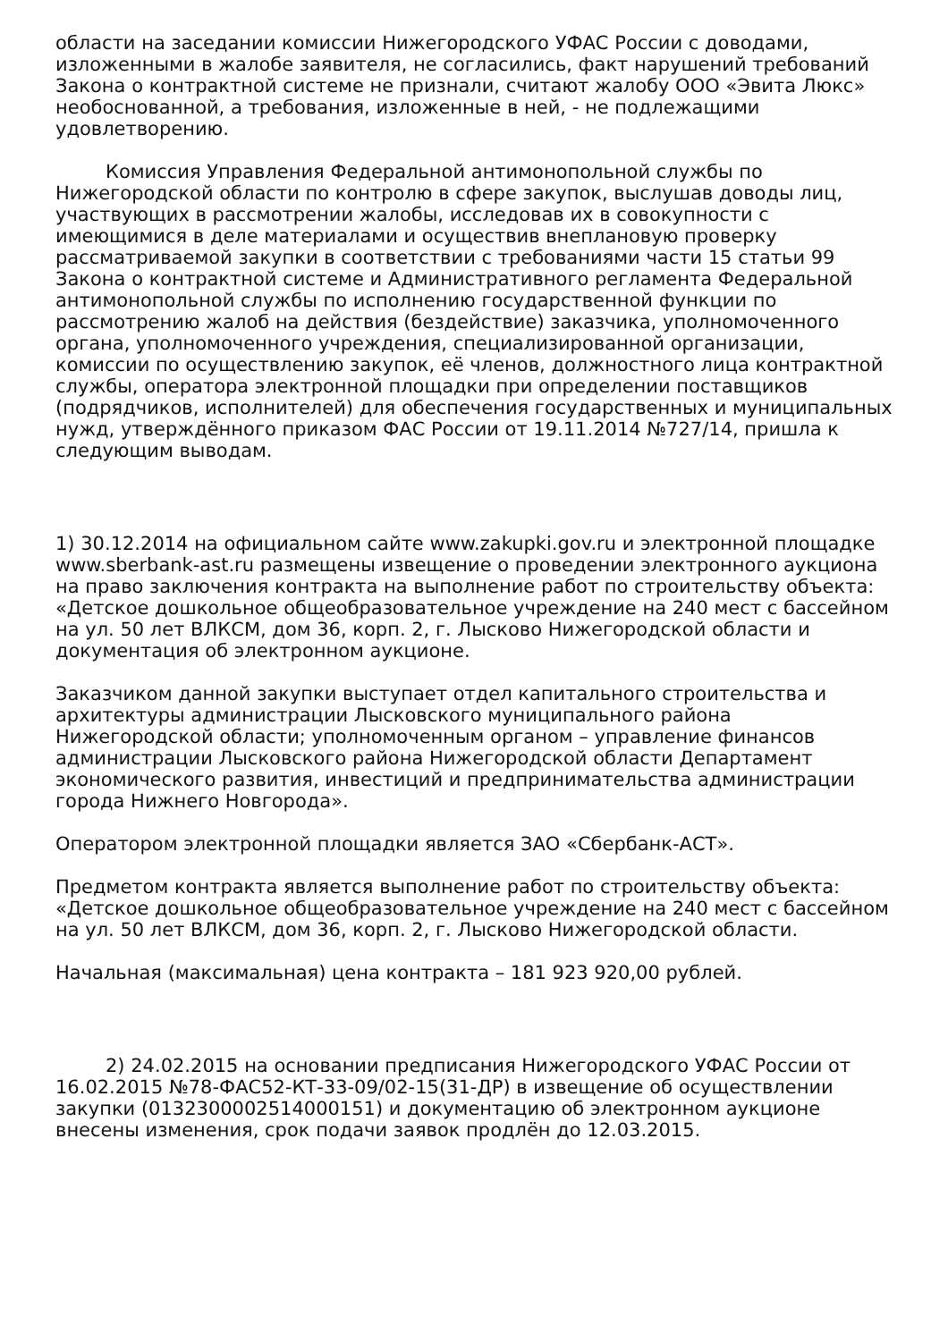области на заседании комиссии Нижегородского УФАС России с доводами, изложенными в жалобе заявителя, не согласились, факт нарушений требований Закона о контрактной системе не признали, считают жалобу ООО «Эвита Люкс» необоснованной, а требования, изложенные в ней, - не подлежащими удовлетворению.
Комиссия Управления Федеральной антимонопольной службы по Нижегородской области по контролю в сфере закупок, выслушав доводы лиц, участвующих в рассмотрении жалобы, исследовав их в совокупности с имеющимися в деле материалами и осуществив внеплановую проверку рассматриваемой закупки в соответствии с требованиями части 15 статьи 99 Закона о контрактной системе и Административного регламента Федеральной антимонопольной службы по исполнению государственной функции по рассмотрению жалоб на действия (бездействие) заказчика, уполномоченного органа, уполномоченного учреждения, специализированной организации, комиссии по осуществлению закупок, её членов, должностного лица контрактной службы, оператора электронной площадки при определении поставщиков (подрядчиков, исполнителей) для обеспечения государственных и муниципальных нужд, утверждённого приказом ФАС России от 19.11.2014 №727/14, пришла к следующим выводам.
1) 30.12.2014 на официальном сайте www.zakupki.gov.ru и электронной площадке www.sberbank-ast.ru размещены извещение о проведении электронного аукциона на право заключения контракта на выполнение работ по строительству объекта: «Детское дошкольное общеобразовательное учреждение на 240 мест с бассейном на ул. 50 лет ВЛКСМ, дом 36, корп. 2, г. Лысково Нижегородской области и документация об электронном аукционе.
Заказчиком данной закупки выступает отдел капитального строительства и архитектуры администрации Лысковского муниципального района Нижегородской области; уполномоченным органом – управление финансов администрации Лысковского района Нижегородской области Департамент экономического развития, инвестиций и предпринимательства администрации города Нижнего Новгорода».
Оператором электронной площадки является ЗАО «Сбербанк-АСТ».
Предметом контракта является выполнение работ по строительству объекта: «Детское дошкольное общеобразовательное учреждение на 240 мест с бассейном на ул. 50 лет ВЛКСМ, дом 36, корп. 2, г. Лысково Нижегородской области.
Начальная (максимальная) цена контракта – 181 923 920,00 рублей.
2) 24.02.2015 на основании предписания Нижегородского УФАС России от 16.02.2015 №78-ФАС52-КТ-33-09/02-15(31-ДР) в извещение об осуществлении закупки (0132300002514000151) и документацию об электронном аукционе внесены изменения, срок подачи заявок продлён до 12.03.2015.